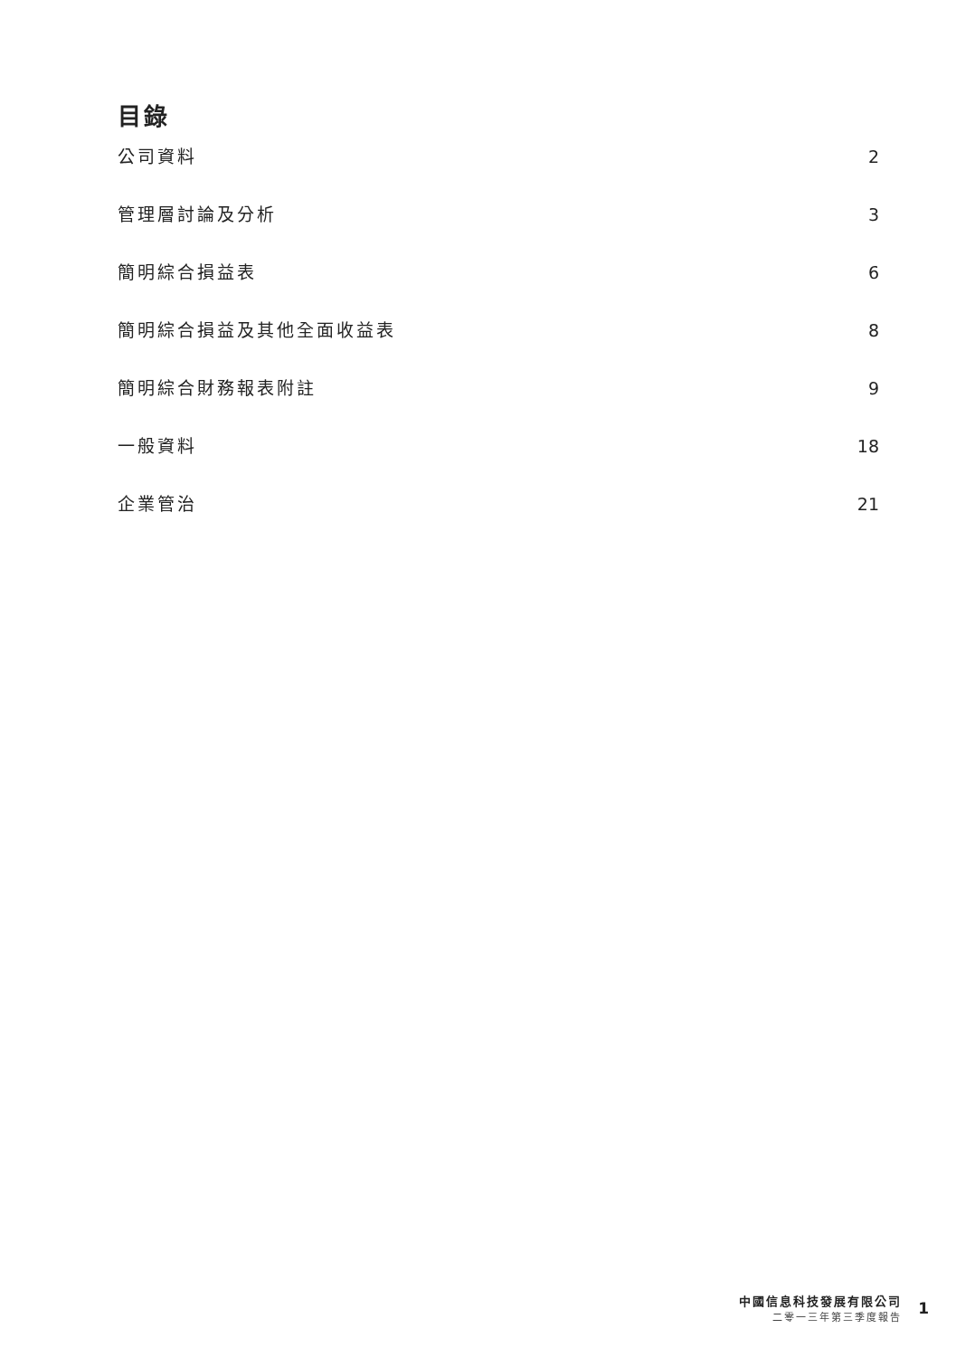目錄
公司資料 2
管理層討論及分析 3
簡明綜合損益表 6
簡明綜合損益及其他全面收益表 8
簡明綜合財務報表附註 9
一般資料 18
企業管治 21
中國信息科技發展有限公司
二零一三年第三季度報告
1